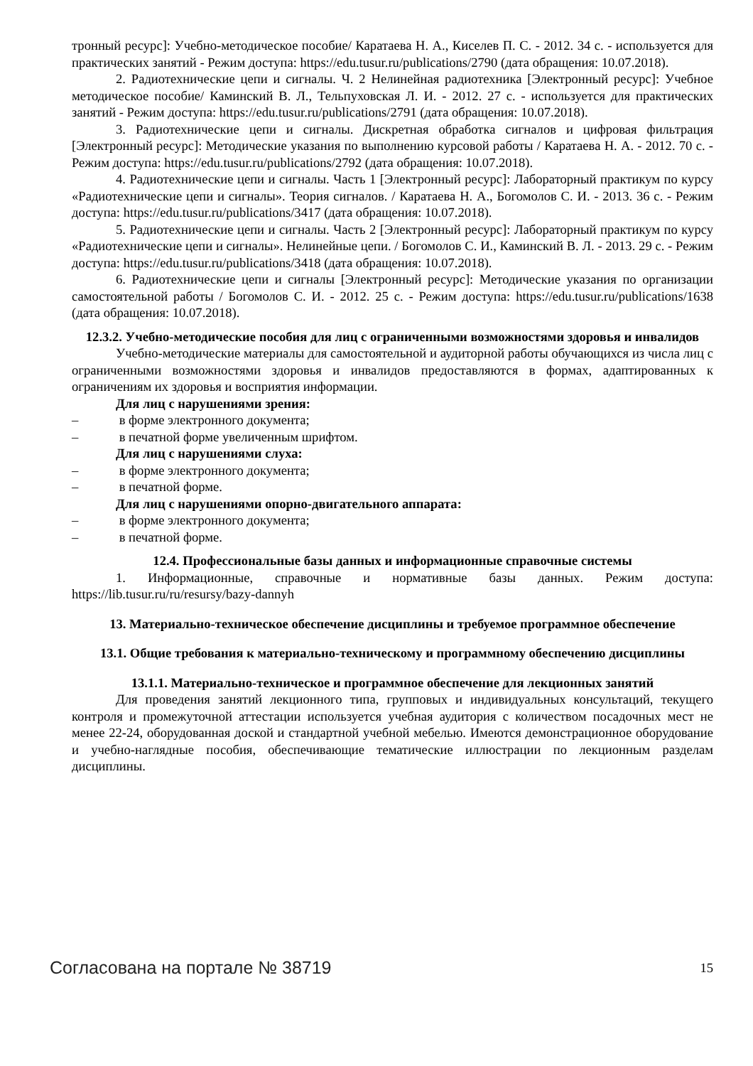тронный ресурс]: Учебно-методическое пособие/ Каратаева Н. А., Киселев П. С. - 2012. 34 с. - используется для практических занятий - Режим доступа: https://edu.tusur.ru/publications/2790 (дата обращения: 10.07.2018).
2. Радиотехнические цепи и сигналы. Ч. 2 Нелинейная радиотехника [Электронный ресурс]: Учебное методическое пособие/ Каминский В. Л., Тельпуховская Л. И. - 2012. 27 с. - используется для практических занятий - Режим доступа: https://edu.tusur.ru/publications/2791 (дата обращения: 10.07.2018).
3. Радиотехнические цепи и сигналы. Дискретная обработка сигналов и цифровая фильтрация [Электронный ресурс]: Методические указания по выполнению курсовой работы / Каратаева Н. А. - 2012. 70 с. - Режим доступа: https://edu.tusur.ru/publications/2792 (дата обращения: 10.07.2018).
4. Радиотехнические цепи и сигналы. Часть 1 [Электронный ресурс]: Лабораторный практикум по курсу «Радиотехнические цепи и сигналы». Теория сигналов. / Каратаева Н. А., Богомолов С. И. - 2013. 36 с. - Режим доступа: https://edu.tusur.ru/publications/3417 (дата обращения: 10.07.2018).
5. Радиотехнические цепи и сигналы. Часть 2 [Электронный ресурс]: Лабораторный практикум по курсу «Радиотехнические цепи и сигналы». Нелинейные цепи. / Богомолов С. И., Каминский В. Л. - 2013. 29 с. - Режим доступа: https://edu.tusur.ru/publications/3418 (дата обращения: 10.07.2018).
6. Радиотехнические цепи и сигналы [Электронный ресурс]: Методические указания по организации самостоятельной работы / Богомолов С. И. - 2012. 25 с. - Режим доступа: https://edu.tusur.ru/publications/1638 (дата обращения: 10.07.2018).
12.3.2. Учебно-методические пособия для лиц с ограниченными возможностями здоровья и инвалидов
Учебно-методические материалы для самостоятельной и аудиторной работы обучающихся из числа лиц с ограниченными возможностями здоровья и инвалидов предоставляются в формах, адаптированных к ограничениям их здоровья и восприятия информации.
Для лиц с нарушениями зрения:
– в форме электронного документа;
– в печатной форме увеличенным шрифтом.
Для лиц с нарушениями слуха:
– в форме электронного документа;
– в печатной форме.
Для лиц с нарушениями опорно-двигательного аппарата:
– в форме электронного документа;
– в печатной форме.
12.4. Профессиональные базы данных и информационные справочные системы
1. Информационные, справочные и нормативные базы данных. Режим доступа: https://lib.tusur.ru/ru/resursy/bazy-dannyh
13. Материально-техническое обеспечение дисциплины и требуемое программное обеспечение
13.1. Общие требования к материально-техническому и программному обеспечению дисциплины
13.1.1. Материально-техническое и программное обеспечение для лекционных занятий
Для проведения занятий лекционного типа, групповых и индивидуальных консультаций, текущего контроля и промежуточной аттестации используется учебная аудитория с количеством посадочных мест не менее 22-24, оборудованная доской и стандартной учебной мебелью. Имеются демонстрационное оборудование и учебно-наглядные пособия, обеспечивающие тематические иллюстрации по лекционным разделам дисциплины.
Согласована на портале № 38719 15